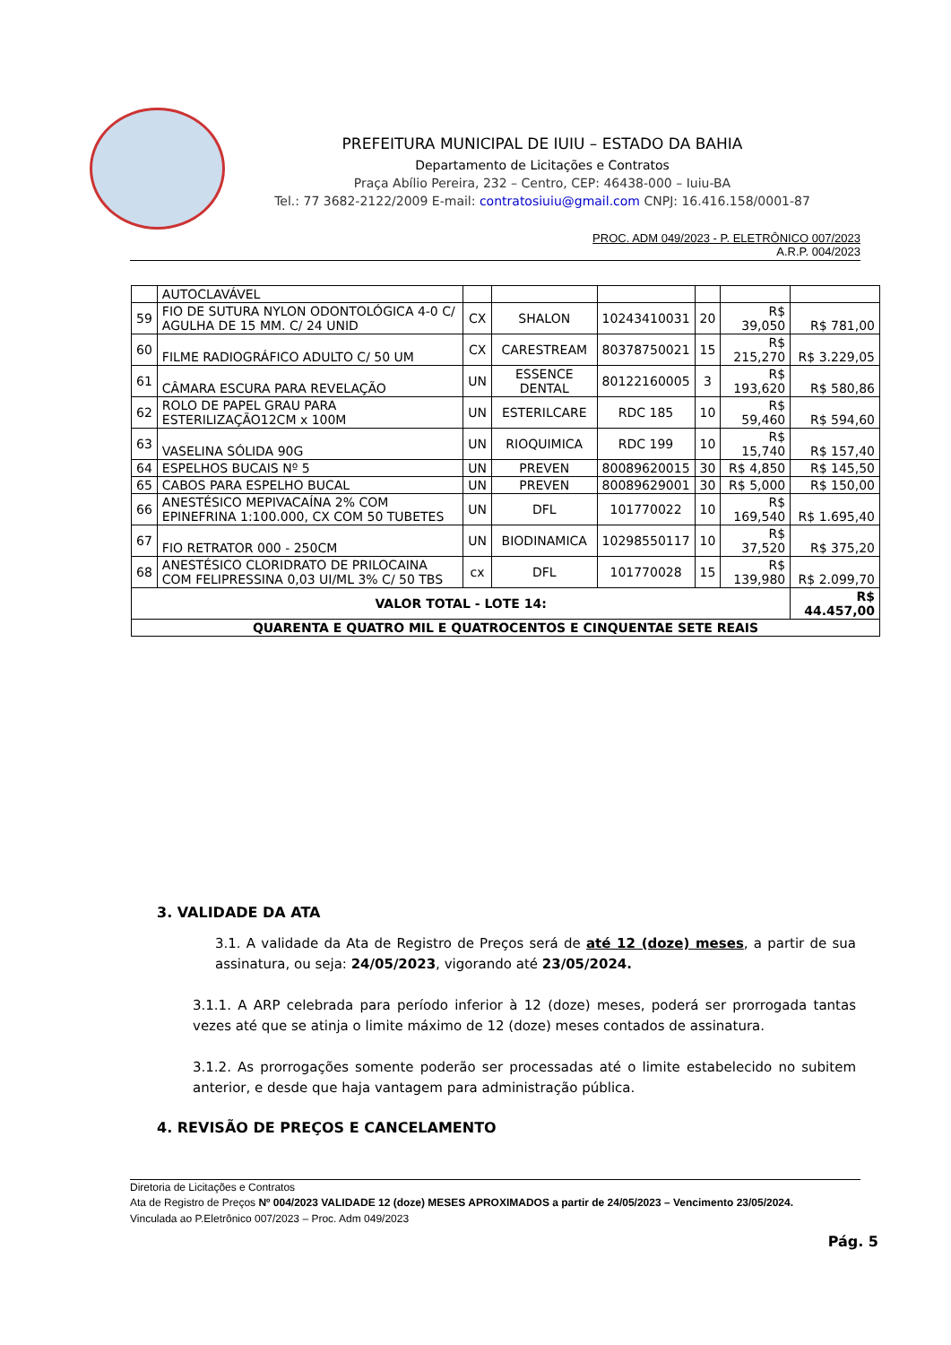PREFEITURA MUNICIPAL DE IUIU – ESTADO DA BAHIA
Departamento de Licitações e Contratos
Praça Abílio Pereira, 232 – Centro, CEP: 46438-000 – Iuiu-BA
Tel.: 77 3682-2122/2009 E-mail: contratosiuiu@gmail.com CNPJ: 16.416.158/0001-87
PROC. ADM 049/2023 - P. ELETRÔNICO 007/2023
A.R.P. 004/2023
| | AUTOCLAVÁVEL | | | | | | |
| 59 | FIO DE SUTURA NYLON ODONTOLÓGICA 4-0 C/ AGULHA DE 15 MM. C/ 24 UNID | CX | SHALON | 10243410031 | 20 | R$ 39,050 | R$ 781,00 |
| 60 | FILME RADIOGRÁFICO ADULTO C/ 50 UM | CX | CARESTREAM | 80378750021 | 15 | R$ 215,270 | R$ 3.229,05 |
| 61 | CÂMARA ESCURA PARA REVELAÇÃO | UN | ESSENCE DENTAL | 80122160005 | 3 | R$ 193,620 | R$ 580,86 |
| 62 | ROLO DE PAPEL GRAU PARA ESTERILIZAÇÃO12CM x 100M | UN | ESTERILCARE | RDC 185 | 10 | R$ 59,460 | R$ 594,60 |
| 63 | VASELINA SÓLIDA 90G | UN | RIOQUIMICA | RDC 199 | 10 | R$ 15,740 | R$ 157,40 |
| 64 | ESPELHOS BUCAIS Nº 5 | UN | PREVEN | 80089620015 | 30 | R$ 4,850 | R$ 145,50 |
| 65 | CABOS PARA ESPELHO BUCAL | UN | PREVEN | 80089629001 | 30 | R$ 5,000 | R$ 150,00 |
| 66 | ANESTÉSICO MEPIVACAÍNA 2% COM EPINEFRINA 1:100.000, CX COM 50 TUBETES | UN | DFL | 101770022 | 10 | R$ 169,540 | R$ 1.695,40 |
| 67 | FIO RETRATOR 000 - 250CM | UN | BIODINAMICA | 10298550117 | 10 | R$ 37,520 | R$ 375,20 |
| 68 | ANESTÉSICO CLORIDRATO DE PRILOCAINA COM FELIPRESSINA 0,03 UI/ML 3% C/ 50 TBS | cx | DFL | 101770028 | 15 | R$ 139,980 | R$ 2.099,70 |
| VALOR TOTAL - LOTE 14: | | | | | | | R$ 44.457,00 |
| QUARENTA E QUATRO MIL E QUATROCENTOS E CINQUENTAE SETE REAIS | | | | | | | |
3. VALIDADE DA ATA
3.1. A validade da Ata de Registro de Preços será de até 12 (doze) meses, a partir de sua assinatura, ou seja: 24/05/2023, vigorando até 23/05/2024.
3.1.1. A ARP celebrada para período inferior à 12 (doze) meses, poderá ser prorrogada tantas vezes até que se atinja o limite máximo de 12 (doze) meses contados de assinatura.
3.1.2. As prorrogações somente poderão ser processadas até o limite estabelecido no subitem anterior, e desde que haja vantagem para administração pública.
4. REVISÃO DE PREÇOS E CANCELAMENTO
Diretoria de Licitações e Contratos
Ata de Registro de Preços Nº 004/2023 VALIDADE 12 (doze) MESES APROXIMADOS a partir de 24/05/2023 – Vencimento 23/05/2024.
Vinculada ao P.Eletrônico 007/2023 – Proc. Adm 049/2023
Pág. 5